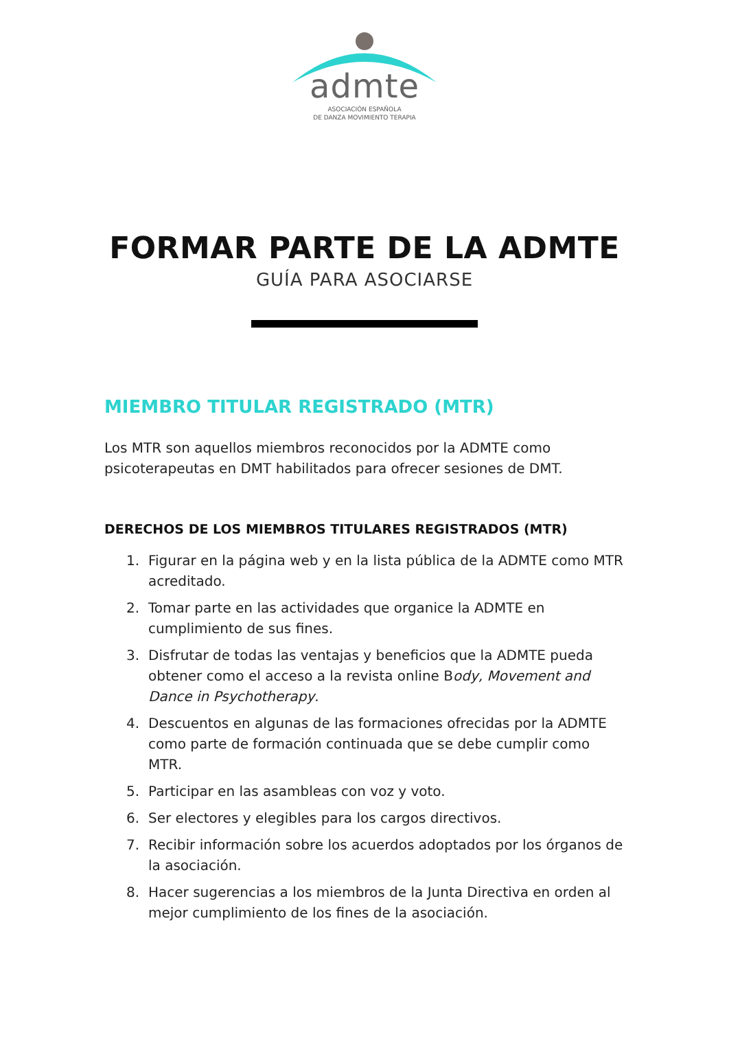admte
ASOCIACIÓN ESPAÑOLA
DE DANZA MOVIMIENTO TERAPIA
FORMAR PARTE DE LA ADMTE
GUÍA PARA ASOCIARSE
MIEMBRO TITULAR REGISTRADO (MTR)
Los MTR son aquellos miembros reconocidos por la ADMTE como psicoterapeutas en DMT habilitados para ofrecer sesiones de DMT.
DERECHOS DE LOS MIEMBROS TITULARES REGISTRADOS (MTR)
1. Figurar en la página web y en la lista pública de la ADMTE como MTR acreditado.
2. Tomar parte en las actividades que organice la ADMTE en cumplimiento de sus fines.
3. Disfrutar de todas las ventajas y beneficios que la ADMTE pueda obtener como el acceso a la revista online Body, Movement and Dance in Psychotherapy.
4. Descuentos en algunas de las formaciones ofrecidas por la ADMTE como parte de formación continuada que se debe cumplir como MTR.
5. Participar en las asambleas con voz y voto.
6. Ser electores y elegibles para los cargos directivos.
7. Recibir información sobre los acuerdos adoptados por los órganos de la asociación.
8. Hacer sugerencias a los miembros de la Junta Directiva en orden al mejor cumplimiento de los fines de la asociación.